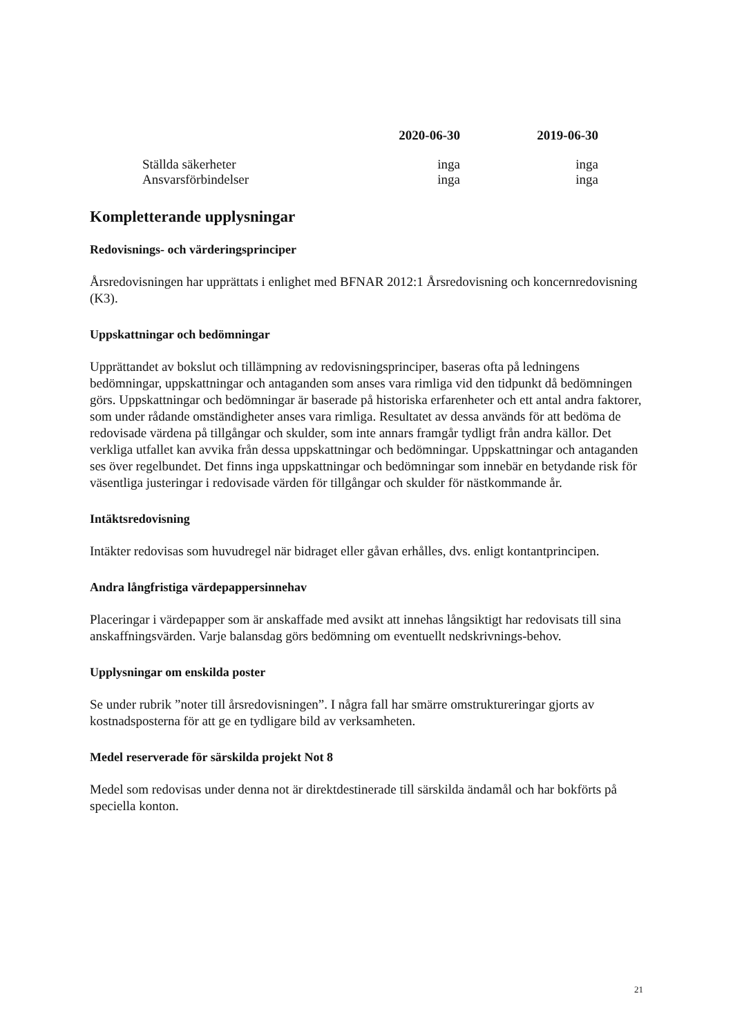| | 2020-06-30 | 2019-06-30 |
| --- | --- | --- |
| Ställda säkerheter | inga | inga |
| Ansvarsförbindelser | inga | inga |
Kompletterande upplysningar
Redovisnings- och värderingsprinciper
Årsredovisningen har upprättats i enlighet med BFNAR 2012:1 Årsredovisning och koncernredovisning (K3).
Uppskattningar och bedömningar
Upprättandet av bokslut och tillämpning av redovisningsprinciper, baseras ofta på ledningens bedömningar, uppskattningar och antaganden som anses vara rimliga vid den tidpunkt då bedömningen görs. Uppskattningar och bedömningar är baserade på historiska erfarenheter och ett antal andra faktorer, som under rådande omständigheter anses vara rimliga. Resultatet av dessa används för att bedöma de redovisade värdena på tillgångar och skulder, som inte annars framgår tydligt från andra källor. Det verkliga utfallet kan avvika från dessa uppskattningar och bedömningar. Uppskattningar och antaganden ses över regelbundet. Det finns inga uppskattningar och bedömningar som innebär en betydande risk för väsentliga justeringar i redovisade värden för tillgångar och skulder för nästkommande år.
Intäktsredovisning
Intäkter redovisas som huvudregel när bidraget eller gåvan erhålles, dvs. enligt kontantprincipen.
Andra långfristiga värdepappersinnehav
Placeringar i värdepapper som är anskaffade med avsikt att innehas långsiktigt har redovisats till sina anskaffningsvärden. Varje balansdag görs bedömning om eventuellt nedskrivnings-behov.
Upplysningar om enskilda poster
Se under rubrik ”noter till årsredovisningen”. I några fall har smärre omstruktureringar gjorts av kostnadsposterna för att ge en tydligare bild av verksamheten.
Medel reserverade för särskilda projekt Not 8
Medel som redovisas under denna not är direktdestinerade till särskilda ändamål och har bokförts på speciella konton.
21